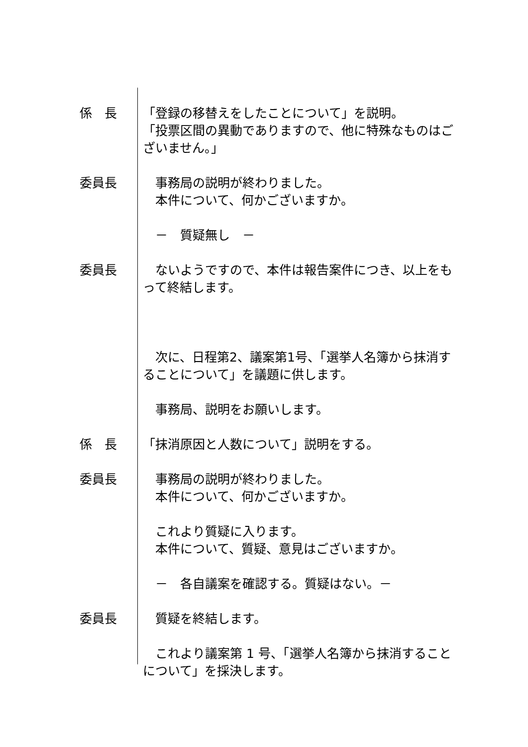係　長 「登録の移替えをしたことについて」を説明。
「投票区間の異動でありますので、他に特殊なものはございません。」
委員長 　事務局の説明が終わりました。
　本件について、何かございますか。
　－　質疑無し　－
委員長 　ないようですので、本件は報告案件につき、以上をもって終結します。
　次に、日程第2、議案第1号、「選挙人名簿から抹消することについて」を議題に供します。
　事務局、説明をお願いします。
係　長 「抹消原因と人数について」説明をする。
委員長 　事務局の説明が終わりました。
　本件について、何かございますか。
　これより質疑に入ります。
　本件について、質疑、意見はございますか。
　－　各自議案を確認する。質疑はない。－
委員長 　質疑を終結します。
　これより議案第 1 号、「選挙人名簿から抹消することについて」を採決します。